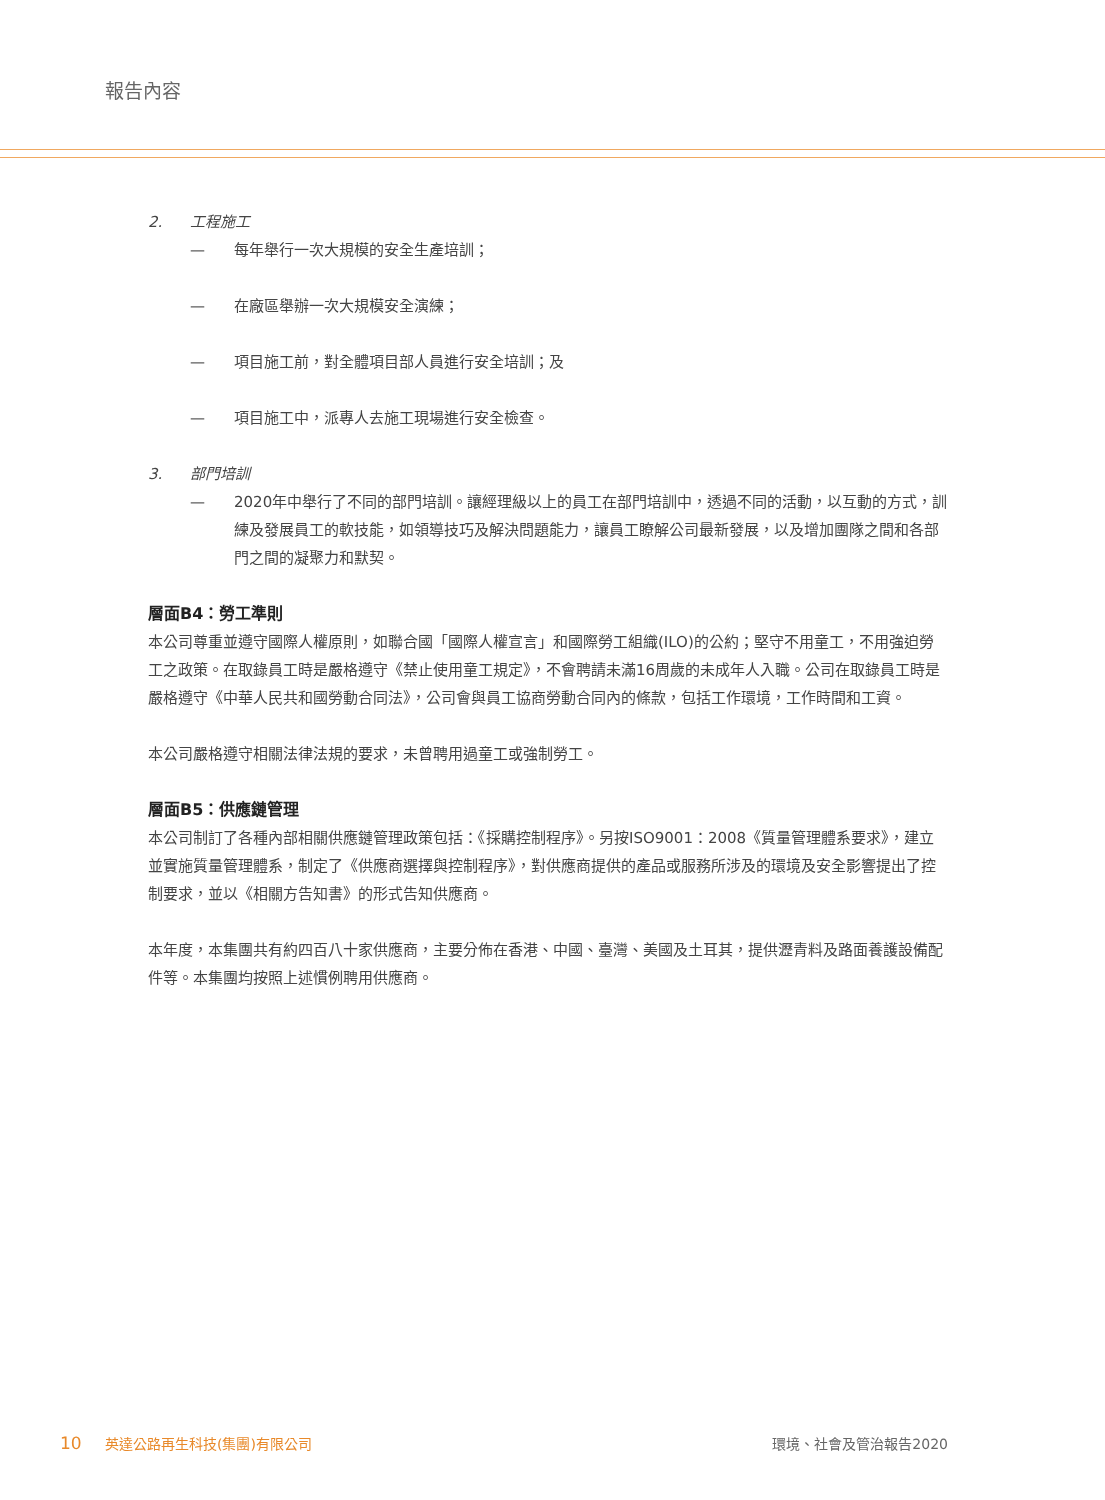報告內容
2. 工程施工
— 每年舉行一次大規模的安全生產培訓；
— 在廠區舉辦一次大規模安全演練；
— 項目施工前，對全體項目部人員進行安全培訓；及
— 項目施工中，派專人去施工現場進行安全檢查。
3. 部門培訓
— 2020年中舉行了不同的部門培訓。讓經理級以上的員工在部門培訓中，透過不同的活動，以互動的方式，訓練及發展員工的軟技能，如領導技巧及解決問題能力，讓員工瞭解公司最新發展，以及增加團隊之間和各部門之間的凝聚力和默契。
層面B4：勞工準則
本公司尊重並遵守國際人權原則，如聯合國「國際人權宣言」和國際勞工組織(ILO)的公約；堅守不用童工，不用強迫勞工之政策。在取錄員工時是嚴格遵守《禁止使用童工規定》，不會聘請未滿16周歲的未成年人入職。公司在取錄員工時是嚴格遵守《中華人民共和國勞動合同法》，公司會與員工協商勞動合同內的條款，包括工作環境，工作時間和工資。
本公司嚴格遵守相關法律法規的要求，未曾聘用過童工或強制勞工。
層面B5：供應鏈管理
本公司制訂了各種內部相關供應鏈管理政策包括：《採購控制程序》。另按ISO9001：2008《質量管理體系要求》，建立並實施質量管理體系，制定了《供應商選擇與控制程序》，對供應商提供的產品或服務所涉及的環境及安全影響提出了控制要求，並以《相關方告知書》的形式告知供應商。
本年度，本集團共有約四百八十家供應商，主要分佈在香港、中國、臺灣、美國及土耳其，提供瀝青料及路面養護設備配件等。本集團均按照上述慣例聘用供應商。
10 英達公路再生科技(集團)有限公司 環境、社會及管治報告2020